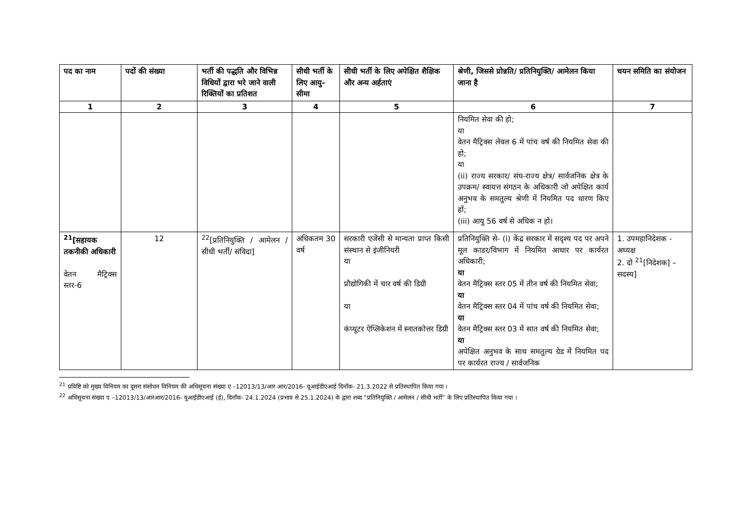| पद का नाम | पदों की संख्या | भर्ती की पद्धति और विभिन्न विधियों द्वारा भरे जाने वाली रिक्तियों का प्रतिशत | सीधी भर्ती के लिए आयु-सीमा | सीधी भर्ती के लिए अपेक्षित शैक्षिक और अन्य अर्हताएं | श्रेणी, जिससे प्रोन्नति/ प्रतिनियुक्ति/ आमेलन किया जाना है | चयन समिति का संयोजन |
| --- | --- | --- | --- | --- | --- | --- |
| 1 | 2 | 3 | 4 | 5 | 6 | 7 |
| | | | | | नियमित सेवा की हो; या वेतन मैट्रिक्स लेवल 6 में पांच वर्ष की नियमित सेवा की हो; या (ii) राज्य सरकार/ संघ-राज्य क्षेत्र/ सार्वजनिक क्षेत्र के उपक्रम/ स्वायत्त संगठन के अधिकारी जो अपेक्षित कार्य अनुभव के समतुल्य श्रेणी में नियमित पद धारण किए हों; (iii) आयु 56 वर्ष से अधिक न हो। | |
| <sup>21</sup> [सहायक तकनीकी अधिकारी वेतन मैट्रिक्स स्तर-6 | 12 | <sup>22</sup> [प्रतिनियुक्ति / आमेलन /सीधी भर्ती/ संविदा] | अधिकतम 30 वर्ष | सरकारी एजेंसी से मान्यता प्राप्त किसी संस्थान से इंजीनियरी या प्रौद्योगिकी में चार वर्ष की डिग्री या कंप्यूटर ऐप्लिकेशन में स्नातकोत्तर डिग्री | प्रतिनियुक्ति से- (i) केंद्र सरकार में सदृश्य पद पर अपने मूल काडर/विभाग में नियमित आधार पर कार्यरत अधिकारी; या वेतन मैट्रिक्स स्तर 05 में तीन वर्ष की नियमित सेवा; या वेतन मैट्रिक्स स्तर 04 में पांच वर्ष की नियमित सेवा; या वेतन मैट्रिक्स स्तर 03 में सात वर्ष की नियमित सेवा; या अपेक्षित अनुभव के साथ समतुल्य ग्रेड में नियमित पद पर कार्यरत राज्य / सार्वजनिक | 1. उपमहानिदेशक - अध्यक्ष 2. दो <sup>21</sup>[निदेशक] – सदस्य] |
<sup>21</sup> प्रविष्टि को मुख्य विनियम का दूसरा संसोधन विनियम की अधिसूचना संख्या ए –12013/13/आर आर/2016- यूआईडीएआई दिनाँक- 21.3.2022 से प्रतिस्थापित किया गया ।
<sup>22</sup> अधिसूचना संख्या ए –12013/13/आरआर/2016- यूआईडीएआई (ई), दिनाँक- 24.1.2024 (प्रभाव से 25.1.2024) के द्वारा शब्द “प्रतिनियुक्ति / आमेलन / सीधी भर्ती” के लिए प्रतिस्थापित किया गया ।